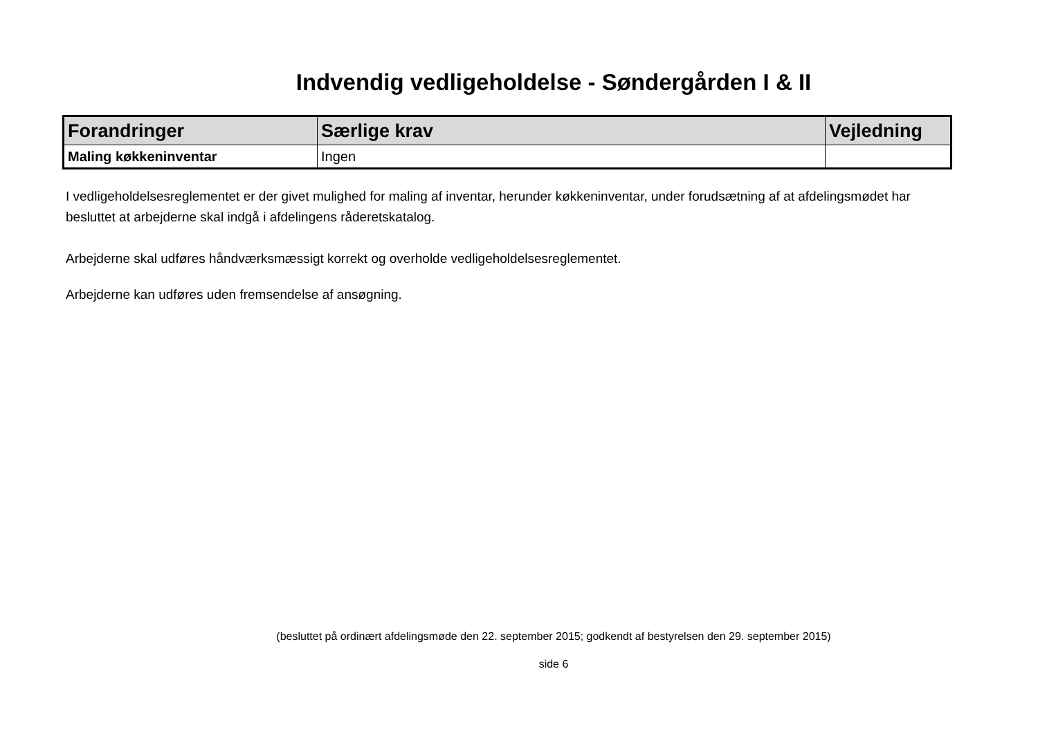Indvendig vedligeholdelse - Søndergården I & II
| Forandringer | Særlige krav | Vejledning |
| --- | --- | --- |
| Maling køkkeninventar | Ingen | |
I vedligeholdelsesreglementet er der givet mulighed for maling af inventar, herunder køkkeninventar, under forudsætning af at afdelingsmødet har besluttet at arbejderne skal indgå i afdelingens råderetskatalog.
Arbejderne skal udføres håndværksmæssigt korrekt og overholde vedligeholdelsesreglementet.
Arbejderne kan udføres uden fremsendelse af ansøgning.
(besluttet på ordinært afdelingsmøde den 22. september 2015; godkendt af bestyrelsen den 29. september 2015)
side 6